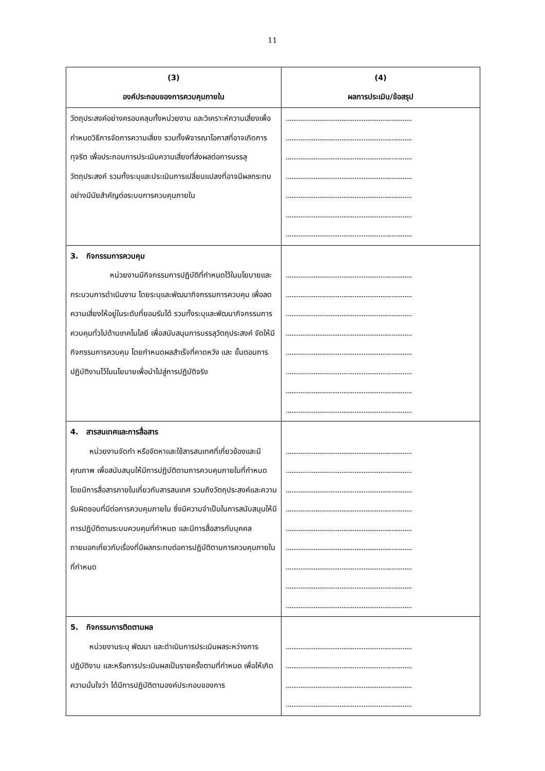11
| (3) องค์ประกอบของการควบคุมภายใน | (4) ผลการประเมิน/ข้อสรุป |
| --- | --- |
| วัตถุประสงค์อย่างครอบคลุมทั้งหน่วยงาน และวิเคราะห์ความเสี่ยงเพื่อกำหนดวิธีการจัดการความเสี่ยง รวมทั้งพิจารณาโอกาสที่อาจเกิดการทุจริต เพื่อประกอบการประเมินความเสี่ยงที่ส่งผลต่อการบรรลุวัตถุประสงค์ รวมทั้งระบุและประเมินการเปลี่ยนแปลงที่อาจมีผลกระทบอย่างมีนัยสำคัญต่อระบบการควบคุมภายใน | .................................................................... .................................................................... .................................................................... .................................................................... .................................................................... .................................................................... .................................................................... |
| 3. กิจกรรมการควบคุม หน่วยงานมีกิจกรรมการปฏิบัติที่กำหนดไว้ในนโยบายและกระบวนการดำเนินงาน โดยระบุและพัฒนากิจกรรมการควบคุม เพื่อลดความเสี่ยงให้อยู่ในระดับที่ยอมรับได้ รวมทั้งระบุและพัฒนากิจกรรมการควบคุมทั่วไปด้านเทคโนโลยี เพื่อสนับสนุนการบรรลุวัตถุประสงค์ จัดให้มีกิจกรรมการควบคุม โดยกำหนดผลสำเร็จที่คาดหวัง และ ขั้นตอนการปฏิบัติงานไว้ในนโยบายเพื่อนำไปสู่การปฏิบัติจริง | .................................................................... .................................................................... .................................................................... .................................................................... .................................................................... .................................................................... .................................................................... .................................................................... |
| 4. สารสนเทศและการสื่อสาร หน่วยงานจัดทำ หรือจัดหาและใช้สารสนเทศที่เกี่ยวข้องและมีคุณภาพ เพื่อสนับสนุนให้มีการปฏิบัติตามการควบคุมภายในที่กำหนด โดยมีการสื่อสารภายในเกี่ยวกับสารสนเทศ รวมถึงวัตถุประสงค์และความรับผิดชอบที่มีต่อการควบคุมภายใน ซึ่งมีความจำเป็นในการสนับสนุนให้มีการปฏิบัติตามระบบควบคุมที่กำหนด และมีการสื่อสารกับบุคคลภายนอกเกี่ยวกับเรื่องที่มีผลกระทบต่อการปฏิบัติตามการควบคุมภายในที่กำหนด | .................................................................... .................................................................... .................................................................... .................................................................... .................................................................... .................................................................... .................................................................... .................................................................... .................................................................... |
| 5. กิจกรรมการติดตามผล หน่วยงานระบุ พัฒนา และดำเนินการประเมินผลระหว่างการปฏิบัติงาน และหรือการประเมินผลเป็นรายครั้งตามที่กำหนด เพื่อให้เกิดความมั่นใจว่า ได้มีการปฏิบัติตามองค์ประกอบของการ | .................................................................... .................................................................... .................................................................... .................................................................... |